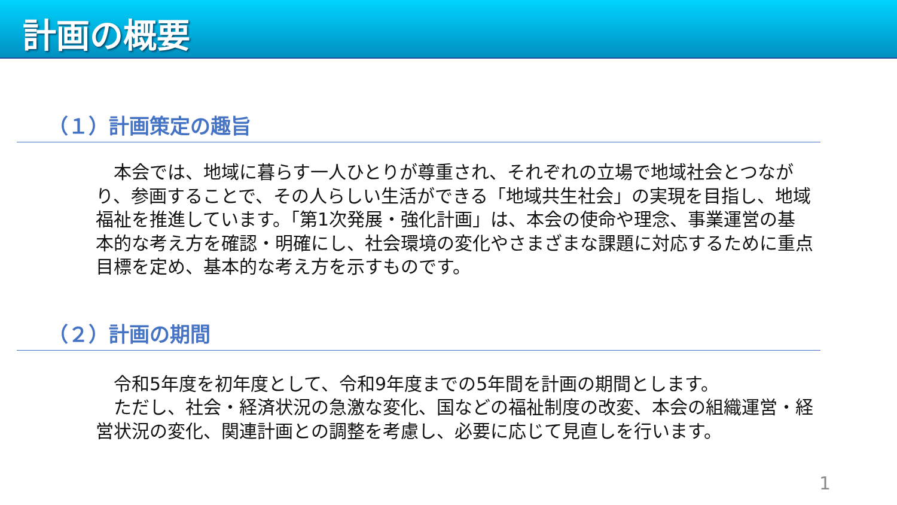計画の概要
（１）計画策定の趣旨
　本会では、地域に暮らす一人ひとりが尊重され、それぞれの立場で地域社会とつながり、参画することで、その人らしい生活ができる「地域共生社会」の実現を目指し、地域福祉を推進しています。「第1次発展・強化計画」は、本会の使命や理念、事業運営の基本的な考え方を確認・明確にし、社会環境の変化やさまざまな課題に対応するために重点目標を定め、基本的な考え方を示すものです。
（２）計画の期間
　令和5年度を初年度として、令和9年度までの5年間を計画の期間とします。
　ただし、社会・経済状況の急激な変化、国などの福祉制度の改変、本会の組織運営・経営状況の変化、関連計画との調整を考慮し、必要に応じて見直しを行います。
1